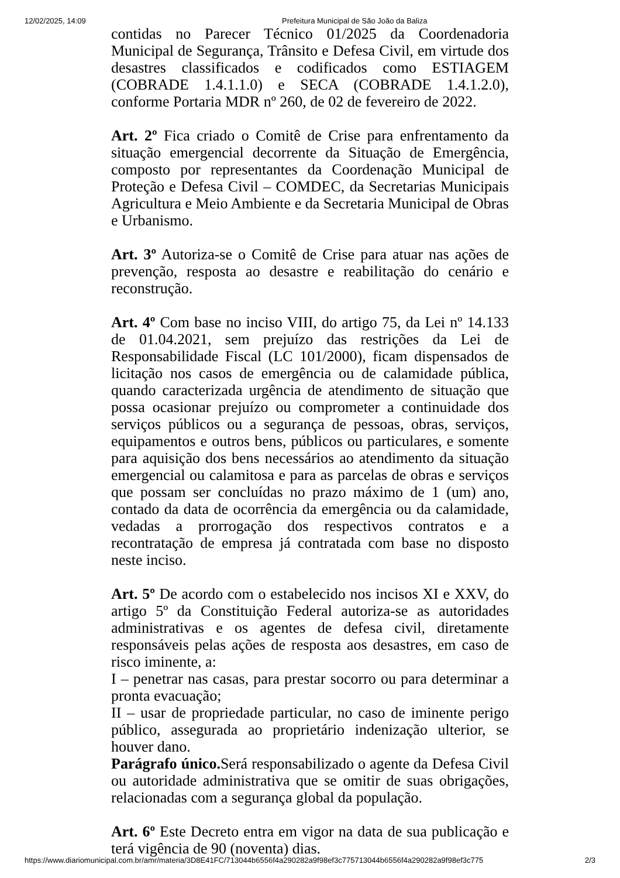12/02/2025, 14:09 Prefeitura Municipal de São João da Baliza
contidas no Parecer Técnico 01/2025 da Coordenadoria Municipal de Segurança, Trânsito e Defesa Civil, em virtude dos desastres classificados e codificados como ESTIAGEM (COBRADE 1.4.1.1.0) e SECA (COBRADE 1.4.1.2.0), conforme Portaria MDR nº 260, de 02 de fevereiro de 2022.
Art. 2º Fica criado o Comitê de Crise para enfrentamento da situação emergencial decorrente da Situação de Emergência, composto por representantes da Coordenação Municipal de Proteção e Defesa Civil – COMDEC, da Secretarias Municipais Agricultura e Meio Ambiente e da Secretaria Municipal de Obras e Urbanismo.
Art. 3º Autoriza-se o Comitê de Crise para atuar nas ações de prevenção, resposta ao desastre e reabilitação do cenário e reconstrução.
Art. 4º Com base no inciso VIII, do artigo 75, da Lei nº 14.133 de 01.04.2021, sem prejuízo das restrições da Lei de Responsabilidade Fiscal (LC 101/2000), ficam dispensados de licitação nos casos de emergência ou de calamidade pública, quando caracterizada urgência de atendimento de situação que possa ocasionar prejuízo ou comprometer a continuidade dos serviços públicos ou a segurança de pessoas, obras, serviços, equipamentos e outros bens, públicos ou particulares, e somente para aquisição dos bens necessários ao atendimento da situação emergencial ou calamitosa e para as parcelas de obras e serviços que possam ser concluídas no prazo máximo de 1 (um) ano, contado da data de ocorrência da emergência ou da calamidade, vedadas a prorrogação dos respectivos contratos e a recontratação de empresa já contratada com base no disposto neste inciso.
Art. 5º De acordo com o estabelecido nos incisos XI e XXV, do artigo 5º da Constituição Federal autoriza-se as autoridades administrativas e os agentes de defesa civil, diretamente responsáveis pelas ações de resposta aos desastres, em caso de risco iminente, a:
I – penetrar nas casas, para prestar socorro ou para determinar a pronta evacuação;
II – usar de propriedade particular, no caso de iminente perigo público, assegurada ao proprietário indenização ulterior, se houver dano.
Parágrafo único. Será responsabilizado o agente da Defesa Civil ou autoridade administrativa que se omitir de suas obrigações, relacionadas com a segurança global da população.
Art. 6º Este Decreto entra em vigor na data de sua publicação e terá vigência de 90 (noventa) dias.
https://www.diariomunicipal.com.br/amr/materia/3D8E41FC/713044b6556f4a290282a9f98ef3c775713044b6556f4a290282a9f98ef3c775 2/3